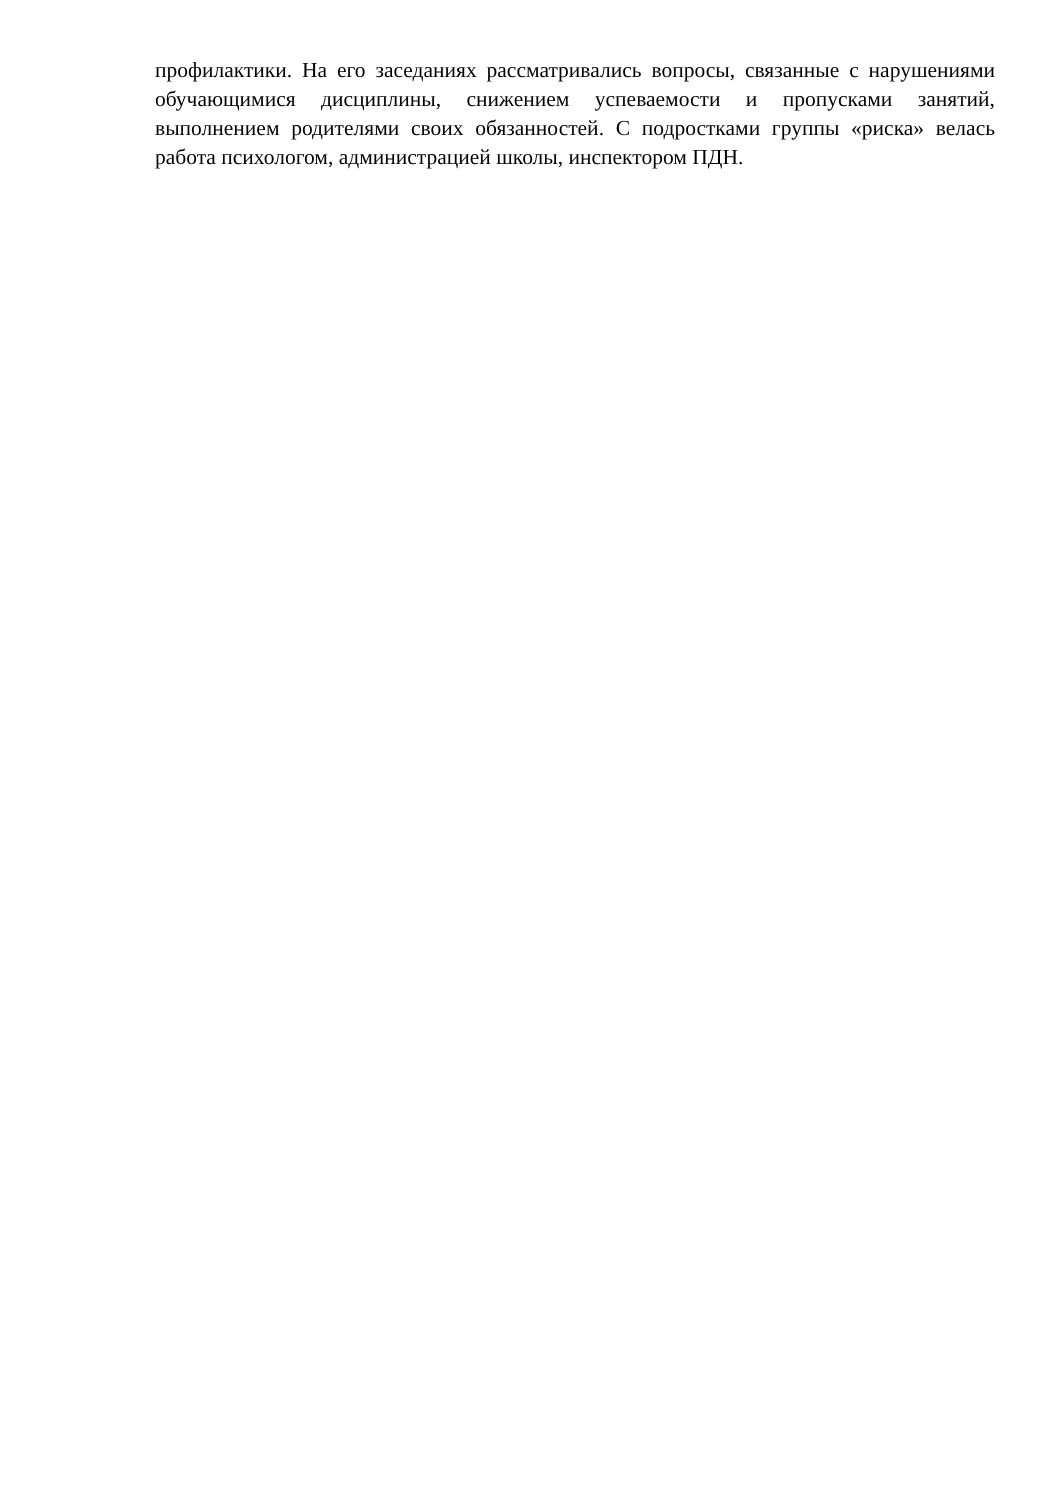профилактики. На его заседаниях рассматривались вопросы, связанные с нарушениями обучающимися дисциплины, снижением успеваемости и пропусками занятий, выполнением родителями своих обязанностей. С подростками группы «риска» велась работа психологом, администрацией школы, инспектором ПДН.